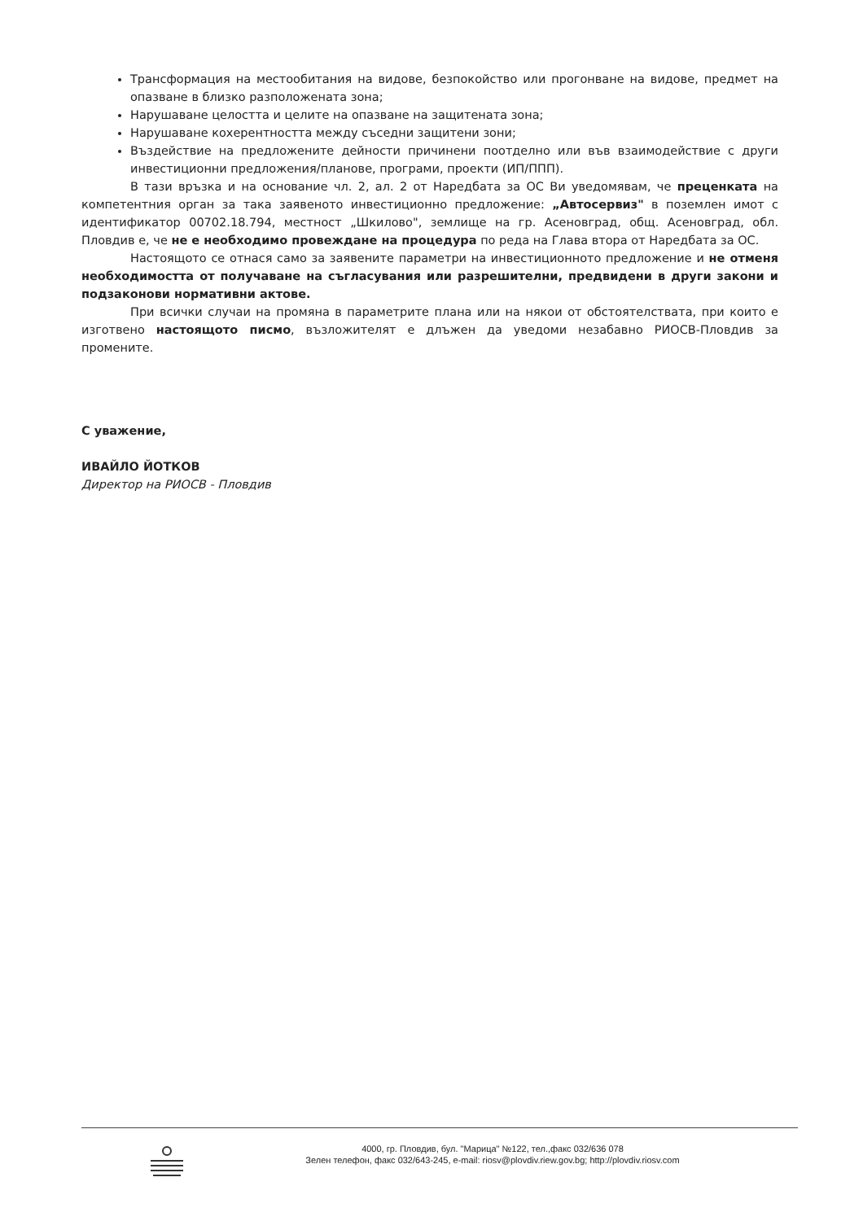Трансформация на местообитания на видове, безпокойство или прогонване на видове, предмет на опазване в близко разположената зона;
Нарушаване целостта и целите на опазване на защитената зона;
Нарушаване кохерентността между съседни защитени зони;
Въздействие на предложените дейности причинени поотделно или във взаимодействие с други инвестиционни предложения/планове, програми, проекти (ИП/ППП).
В тази връзка и на основание чл. 2, ал. 2 от Наредбата за ОС Ви уведомявам, че преценката на компетентния орган за така заявеното инвестиционно предложение: „Автосервиз" в поземлен имот с идентификатор 00702.18.794, местност „Шкилово", землище на гр. Асеновград, общ. Асеновград, обл. Пловдив е, че не е необходимо провеждане на процедура по реда на Глава втора от Наредбата за ОС.
Настоящото се отнася само за заявените параметри на инвестиционното предложение и не отменя необходимостта от получаване на съгласувания или разрешителни, предвидени в други закони и подзаконови нормативни актове.
При всички случаи на промяна в параметрите плана или на някои от обстоятелствата, при които е изготвено настоящото писмо, възложителят е длъжен да уведоми незабавно РИОСВ-Пловдив за промените.
С уважение,
ИВАЙЛО ЙОТКОВ
Директор на РИОСВ - Пловдив
4000, гр. Пловдив, бул. "Марица" №122, тел.,факс 032/636 078
Зелен телефон, факс 032/643-245, e-mail: riosv@plovdiv.riew.gov.bg; http://plovdiv.riosv.com